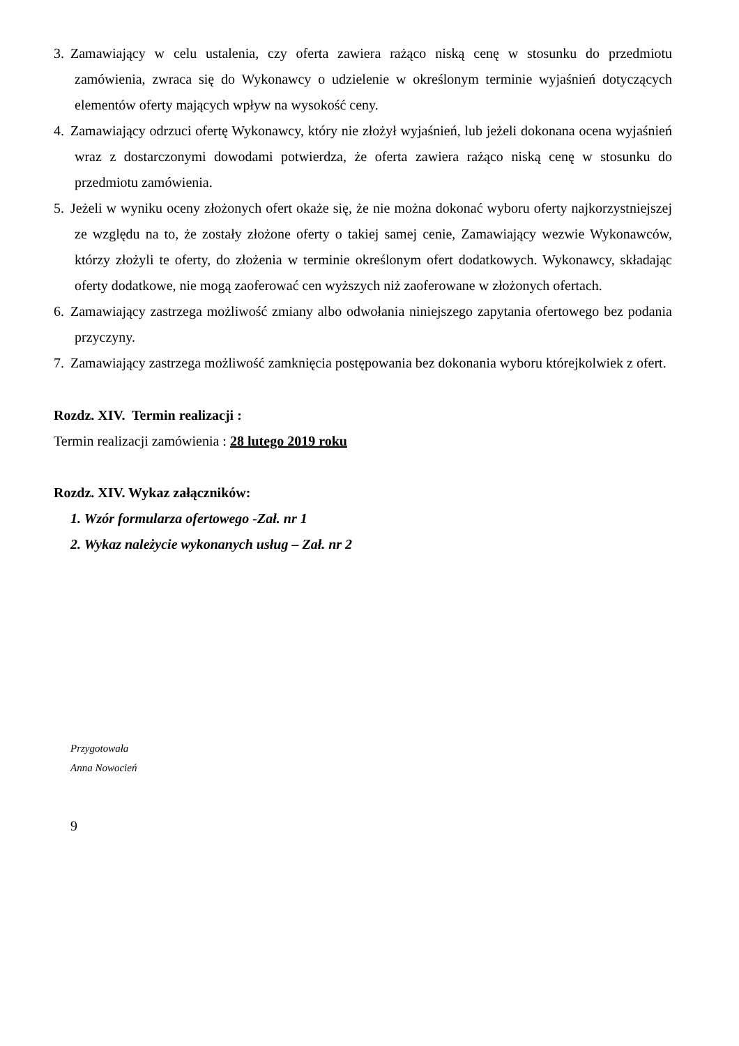3. Zamawiający w celu ustalenia, czy oferta zawiera rażąco niską cenę w stosunku do przedmiotu zamówienia, zwraca się do Wykonawcy o udzielenie w określonym terminie wyjaśnień dotyczących elementów oferty mających wpływ na wysokość ceny.
4. Zamawiający odrzuci ofertę Wykonawcy, który nie złożył wyjaśnień, lub jeżeli dokonana ocena wyjaśnień wraz z dostarczonymi dowodami potwierdza, że oferta zawiera rażąco niską cenę w stosunku do przedmiotu zamówienia.
5. Jeżeli w wyniku oceny złożonych ofert okaże się, że nie można dokonać wyboru oferty najkorzystniejszej ze względu na to, że zostały złożone oferty o takiej samej cenie, Zamawiający wezwie Wykonawców, którzy złożyli te oferty, do złożenia w terminie określonym ofert dodatkowych. Wykonawcy, składając oferty dodatkowe, nie mogą zaoferować cen wyższych niż zaoferowane w złożonych ofertach.
6. Zamawiający zastrzega możliwość zmiany albo odwołania niniejszego zapytania ofertowego bez podania przyczyny.
7. Zamawiający zastrzega możliwość zamknięcia postępowania bez dokonania wyboru którejkolwiek z ofert.
Rozdz. XIV. Termin realizacji :
Termin realizacji zamówienia : 28 lutego 2019 roku
Rozdz. XIV. Wykaz załączników:
1. Wzór formularza ofertowego -Zał. nr 1
2. Wykaz należycie wykonanych usług – Zał. nr 2
Przygotowała
Anna Nowocień
9